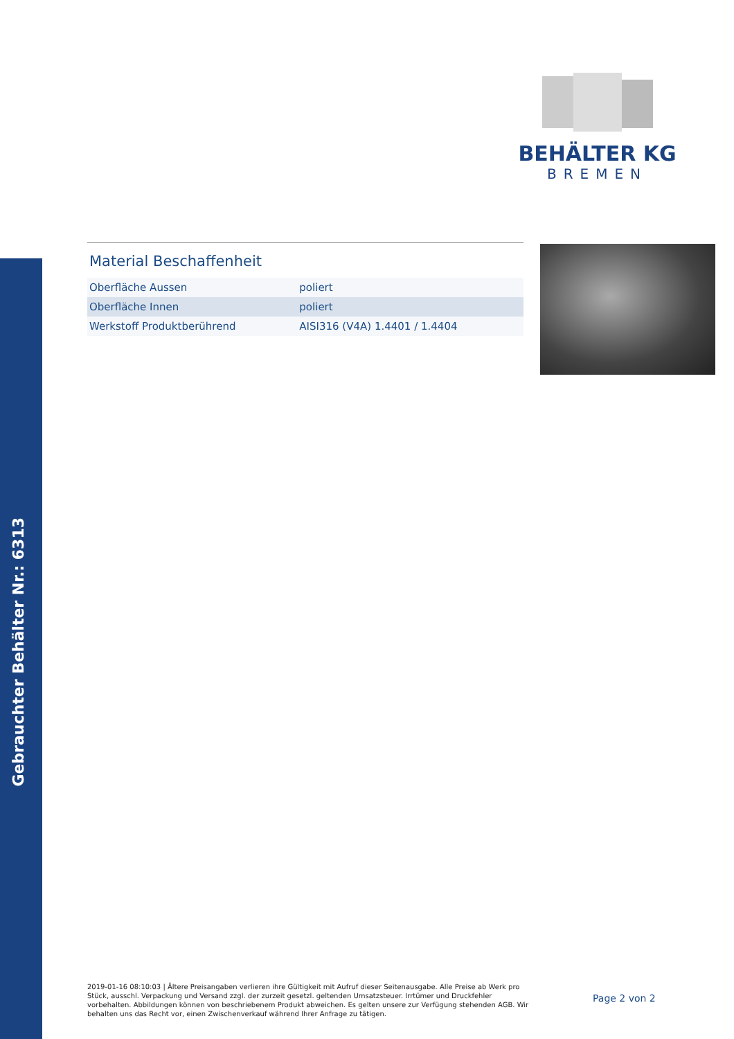Gebrauchter Behälter Nr.: 6313
BEHÄLTER KG
BREMEN
Material Beschaffenheit
| Oberfläche Aussen | poliert |
| Oberfläche Innen | poliert |
| Werkstoff Produktberührend | AISI316 (V4A) 1.4401 / 1.4404 |
2019-01-16 08:10:03 | Ältere Preisangaben verlieren ihre Gültigkeit mit Aufruf dieser Seitenausgabe. Alle Preise ab Werk pro Stück, ausschl. Verpackung und Versand zzgl. der zurzeit gesetzl. geltenden Umsatzsteuer. Irrtümer und Druckfehler vorbehalten. Abbildungen können von beschriebenem Produkt abweichen. Es gelten unsere zur Verfügung stehenden AGB. Wir behalten uns das Recht vor, einen Zwischenverkauf während Ihrer Anfrage zu tätigen.
Page 2 von 2